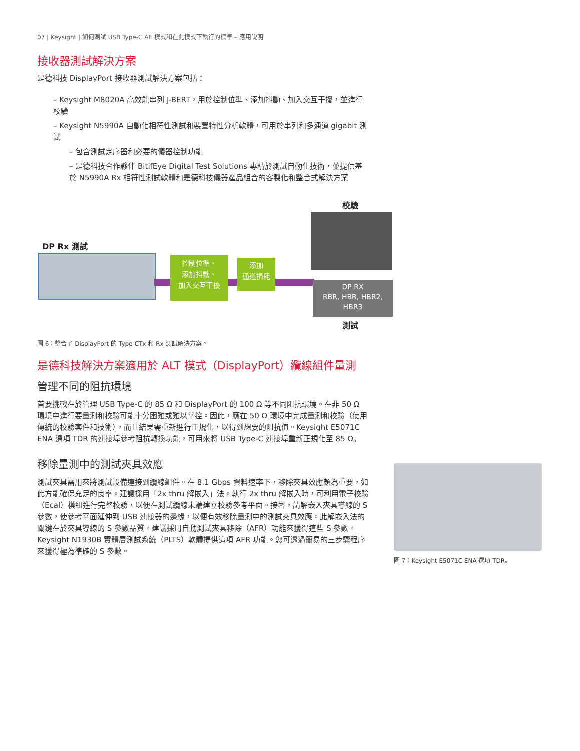07 | Keysight | 如何測試 USB Type-C Alt 模式和在此模式下執行的標準 – 應用説明
接收器測試解決方案
是德科技 DisplayPort 接收器測試解決方案包括：
– Keysight M8020A 高效能串列 J-BERT，用於控制位準、添加抖動、加入交互干擾，並進行校驗
– Keysight N5990A 自動化相符性測試和裝置特性分析軟體，可用於串列和多通道 gigabit 測試
– 包含測試定序器和必要的儀器控制功能
– 是德科技合作夥伴 BitifEye Digital Test Solutions 專精於測試自動化技術，並提供基於 N5990A Rx 相符性測試軟體和是德科技儀器產品組合的客製化和整合式解決方案
校驗
DP Rx 測試
控制位準、
添加抖動、
加入交互干擾
添加
通道損耗
DP RX
RBR, HBR, HBR2,
HBR3
測試
圖 6：整合了 DisplayPort 的 Type-CTx 和 Rx 測試解決方案。
是德科技解決方案適用於 ALT 模式（DisplayPort）纜線組件量測
管理不同的阻抗環境
首要挑戰在於管理 USB Type-C 的 85 Ω 和 DisplayPort 的 100 Ω 等不同阻抗環境。在非 50 Ω 環境中進行要量測和校驗可能十分困難或難以掌控。因此，應在 50 Ω 環境中完成量測和校驗（使用傳統的校驗套件和技術），而且結果需重新進行正規化，以得到想要的阻抗值。Keysight E5071C ENA 選項 TDR 的連接埠參考阻抗轉換功能，可用來將 USB Type-C 連接埠重新正規化至 85 Ω。
移除量測中的測試夾具效應
測試夾具需用來將測試設備連接到纜線組件。在 8.1 Gbps 資料速率下，移除夾具效應頗為重要，如此方能確保充足的良率。建議採用「2x thru 解嵌入」法。執行 2x thru 解嵌入時，可利用電子校驗（Ecal）模組進行完整校驗，以便在測試纜線末端建立校驗參考平面。接著，請解嵌入夾具導線的 S 參數，使參考平面延伸到 USB 連接器的邊緣，以便有效移除量測中的測試夾具效應。此解嵌入法的關鍵在於夾具導線的 S 參數品質。建議採用自動測試夾具移除（AFR）功能來獲得這些 S 參數。Keysight N1930B 實體層測試系統（PLTS）軟體提供這項 AFR 功能。您可透過簡易的三步驟程序來獲得極為準確的 S 參數。
圖 7：Keysight E5071C ENA 選項 TDR。